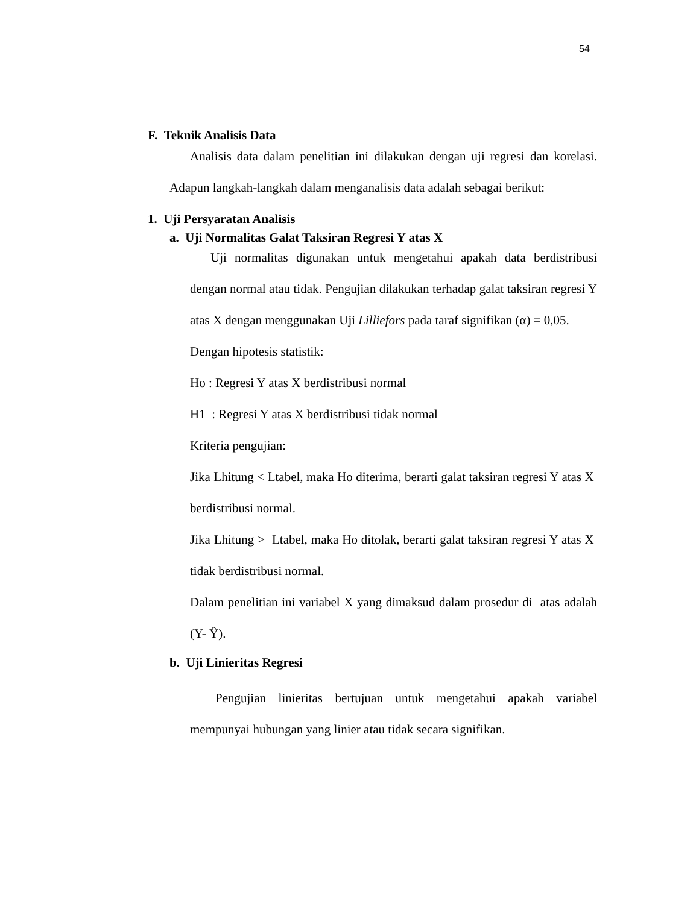54
F. Teknik Analisis Data
Analisis data dalam penelitian ini dilakukan dengan uji regresi dan korelasi. Adapun langkah-langkah dalam menganalisis data adalah sebagai berikut:
1. Uji Persyaratan Analisis
a. Uji Normalitas Galat Taksiran Regresi Y atas X
Uji normalitas digunakan untuk mengetahui apakah data berdistribusi dengan normal atau tidak. Pengujian dilakukan terhadap galat taksiran regresi Y atas X dengan menggunakan Uji Lilliefors pada taraf signifikan (α) = 0,05.
Dengan hipotesis statistik:
Ho : Regresi Y atas X berdistribusi normal
H1 : Regresi Y atas X berdistribusi tidak normal
Kriteria pengujian:
Jika Lhitung < Ltabel, maka Ho diterima, berarti galat taksiran regresi Y atas X berdistribusi normal.
Jika Lhitung > Ltabel, maka Ho ditolak, berarti galat taksiran regresi Y atas X tidak berdistribusi normal.
Dalam penelitian ini variabel X yang dimaksud dalam prosedur di atas adalah (Y- Ŷ).
b. Uji Linieritas Regresi
Pengujian linieritas bertujuan untuk mengetahui apakah variabel mempunyai hubungan yang linier atau tidak secara signifikan.